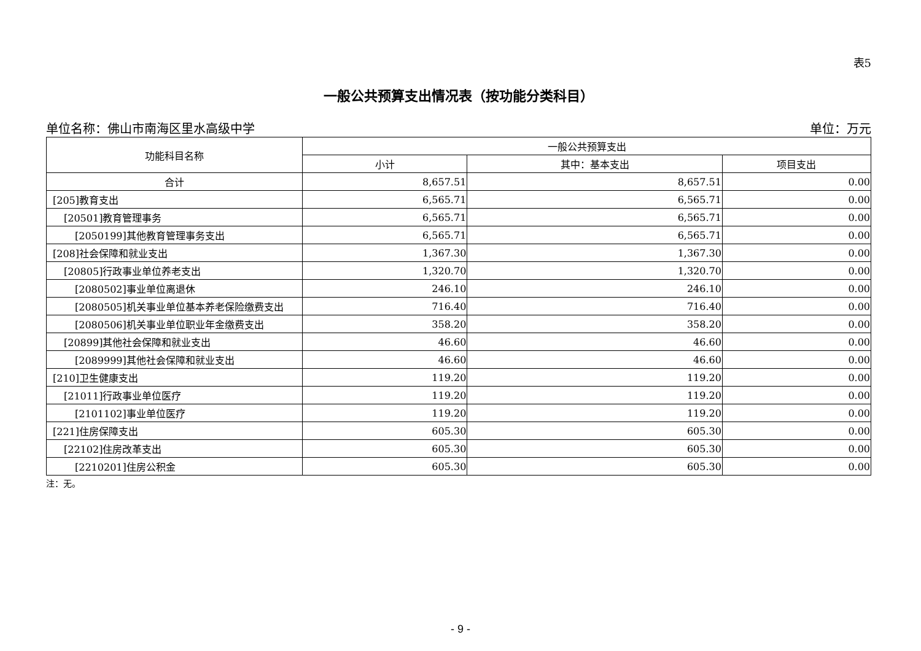表5
一般公共预算支出情况表（按功能分类科目）
单位名称：佛山市南海区里水高级中学 单位：万元
| 功能科目名称 | 一般公共预算支出 | | |
| --- | --- | --- | --- |
| | 小计 | 其中：基本支出 | 项目支出 |
| 合计 | 8,657.51 | 8,657.51 | 0.00 |
| [205]教育支出 | 6,565.71 | 6,565.71 | 0.00 |
| [20501]教育管理事务 | 6,565.71 | 6,565.71 | 0.00 |
| [2050199]其他教育管理事务支出 | 6,565.71 | 6,565.71 | 0.00 |
| [208]社会保障和就业支出 | 1,367.30 | 1,367.30 | 0.00 |
| [20805]行政事业单位养老支出 | 1,320.70 | 1,320.70 | 0.00 |
| [2080502]事业单位离退休 | 246.10 | 246.10 | 0.00 |
| [2080505]机关事业单位基本养老保险缴费支出 | 716.40 | 716.40 | 0.00 |
| [2080506]机关事业单位职业年金缴费支出 | 358.20 | 358.20 | 0.00 |
| [20899]其他社会保障和就业支出 | 46.60 | 46.60 | 0.00 |
| [2089999]其他社会保障和就业支出 | 46.60 | 46.60 | 0.00 |
| [210]卫生健康支出 | 119.20 | 119.20 | 0.00 |
| [21011]行政事业单位医疗 | 119.20 | 119.20 | 0.00 |
| [2101102]事业单位医疗 | 119.20 | 119.20 | 0.00 |
| [221]住房保障支出 | 605.30 | 605.30 | 0.00 |
| [22102]住房改革支出 | 605.30 | 605.30 | 0.00 |
| [2210201]住房公积金 | 605.30 | 605.30 | 0.00 |
注：无。
- 9 -